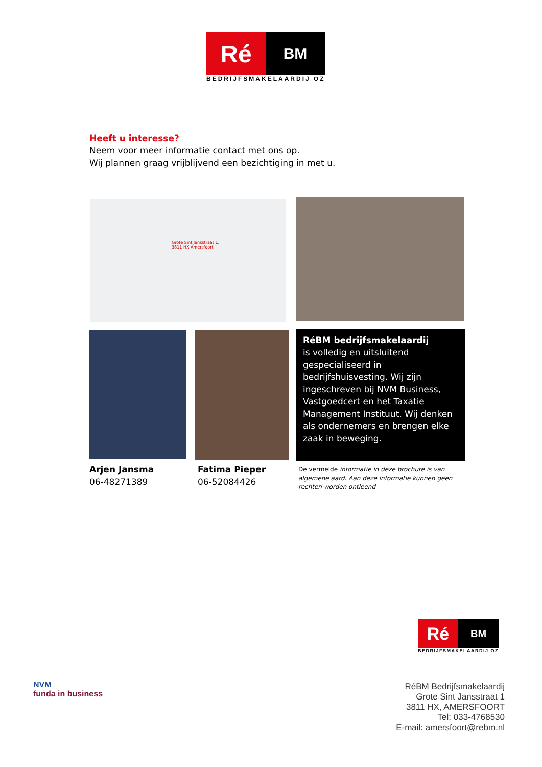Ré
BM
BEDRIJFSMAKELAARDIJ OZ
Heeft u interesse?
Neem voor meer informatie contact met ons op.
Wij plannen graag vrijblijvend een bezichtiging in met u.
Grote Sint Jansstraat 1,
3811 HX Amersfoort
RéBM bedrijfsmakelaardij
is volledig en uitsluitend gespecialiseerd in bedrijfshuisvesting. Wij zijn ingeschreven bij NVM Business, Vastgoedcert en het Taxatie Management Instituut. Wij denken als ondernemers en brengen elke zaak in beweging.
Arjen Jansma
06-48271389
Fatima Pieper
06-52084426
De vermelde informatie in deze brochure is van algemene aard. Aan deze informatie kunnen geen rechten worden ontleend
Ré
BM
BEDRIJFSMAKELAARDIJ OZ
NVM
funda in business
RéBM Bedrijfsmakelaardij
Grote Sint Jansstraat 1
3811 HX, AMERSFOORT
Tel: 033-4768530
E-mail: amersfoort@rebm.nl